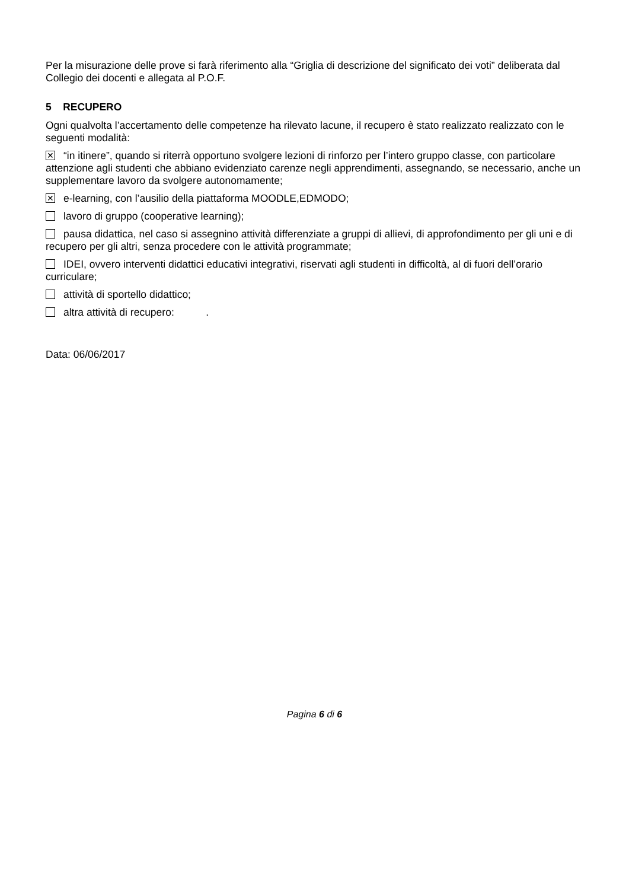Per la misurazione delle prove si farà riferimento alla “Griglia di descrizione del significato dei voti” deliberata dal Collegio dei docenti e allegata al P.O.F.
5 RECUPERO
Ogni qualvolta l’accertamento delle competenze ha rilevato lacune, il recupero è stato realizzato realizzato con le seguenti modalità:
✕ “in itinere”, quando si riterrà opportuno svolgere lezioni di rinforzo per l’intero gruppo classe, con particolare attenzione agli studenti che abbiano evidenziato carenze negli apprendimenti, assegnando, se necessario, anche un supplementare lavoro da svolgere autonomamente;
✕ e-learning, con l’ausilio della piattaforma MOODLE,EDMODO;
lavoro di gruppo (cooperative learning);
pausa didattica, nel caso si assegnino attività differenziate a gruppi di allievi, di approfondimento per gli uni e di recupero per gli altri, senza procedere con le attività programmate;
IDEI, ovvero interventi didattici educativi integrativi, riservati agli studenti in difficoltà, al di fuori dell’orario curriculare;
attività di sportello didattico;
altra attività di recupero: .
Data: 06/06/2017
Pagina 6 di 6